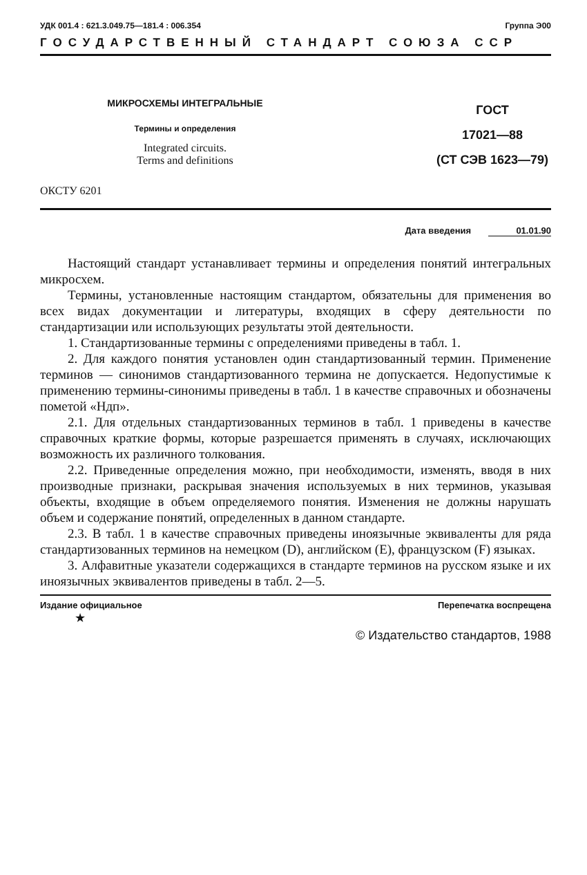УДК 001.4 : 621.3.049.75—181.4 : 006.354 Группа Э00
ГОСУДАРСТВЕННЫЙ СТАНДАРТ СОЮЗА ССР
МИКРОСХЕМЫ ИНТЕГРАЛЬНЫЕ
Термины и определения
Integrated circuits.
Terms and definitions
ГОСТ
17021—88
(СТ СЭВ 1623—79)
ОКСТУ 6201
Дата введения 01.01.90
Настоящий стандарт устанавливает термины и определения понятий интегральных микросхем.
Термины, установленные настоящим стандартом, обязательны для применения во всех видах документации и литературы, входящих в сферу деятельности по стандартизации или использующих результаты этой деятельности.
1. Стандартизованные термины с определениями приведены в табл. 1.
2. Для каждого понятия установлен один стандартизованный термин. Применение терминов — синонимов стандартизованного термина не допускается. Недопустимые к применению термины-синонимы приведены в табл. 1 в качестве справочных и обозначены пометой «Ндп».
2.1. Для отдельных стандартизованных терминов в табл. 1 приведены в качестве справочных краткие формы, которые разрешается применять в случаях, исключающих возможность их различного толкования.
2.2. Приведенные определения можно, при необходимости, изменять, вводя в них производные признаки, раскрывая значения используемых в них терминов, указывая объекты, входящие в объем определяемого понятия. Изменения не должны нарушать объем и содержание понятий, определенных в данном стандарте.
2.3. В табл. 1 в качестве справочных приведены иноязычные эквиваленты для ряда стандартизованных терминов на немецком (D), английском (E), французском (F) языках.
3. Алфавитные указатели содержащихся в стандарте терминов на русском языке и их иноязычных эквивалентов приведены в табл. 2—5.
Издание официальное Перепечатка воспрещена
★
© Издательство стандартов, 1988